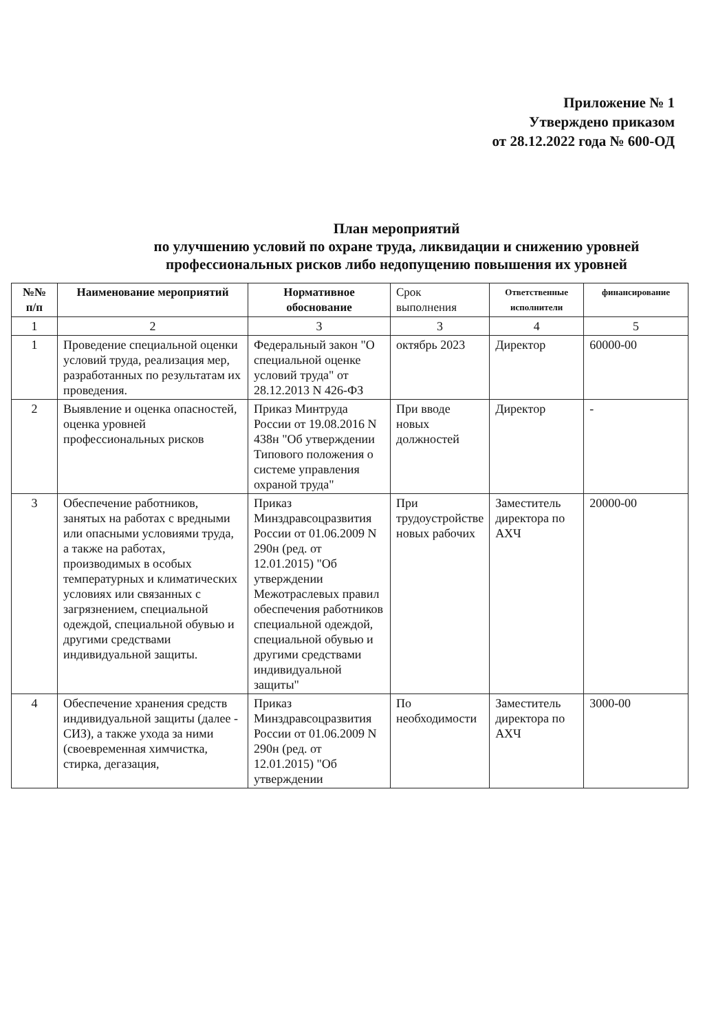Приложение № 1
Утверждено приказом
от 28.12.2022 года № 600-ОД
План мероприятий
по улучшению условий по охране труда, ликвидации и снижению уровней профессиональных рисков либо недопущению повышения их уровней
| №№ п/п | Наименование мероприятий | Нормативное обоснование | Срок выполнения | Ответственные исполнители | финансирование |
| --- | --- | --- | --- | --- | --- |
| 1 | 2 | 3 | 3 | 4 | 5 |
| 1 | Проведение специальной оценки условий труда, реализация мер, разработанных по результатам их проведения. | Федеральный закон "О специальной оценке условий труда" от 28.12.2013 N 426-ФЗ | октябрь 2023 | Директор | 60000-00 |
| 2 | Выявление и оценка опасностей, оценка уровней профессиональных рисков | Приказ Минтруда России от 19.08.2016 N 438н "Об утверждении Типового положения о системе управления охраной труда" | При вводе новых должностей | Директор | - |
| 3 | Обеспечение работников, занятых на работах с вредными или опасными условиями труда, а также на работах, производимых в особых температурных и климатических условиях или связанных с загрязнением, специальной одеждой, специальной обувью и другими средствами индивидуальной защиты. | Приказ Минздравсоцразвития России от 01.06.2009 N 290н (ред. от 12.01.2015) "Об утверждении Межотраслевых правил обеспечения работников специальной одеждой, специальной обувью и другими средствами индивидуальной защиты" | При трудоустройстве новых рабочих | Заместитель директора по АХЧ | 20000-00 |
| 4 | Обеспечение хранения средств индивидуальной защиты (далее - СИЗ), а также ухода за ними (своевременная химчистка, стирка, дегазация, | Приказ Минздравсоцразвития России от 01.06.2009 N 290н (ред. от 12.01.2015) "Об утверждении | По необходимости | Заместитель директора по АХЧ | 3000-00 |